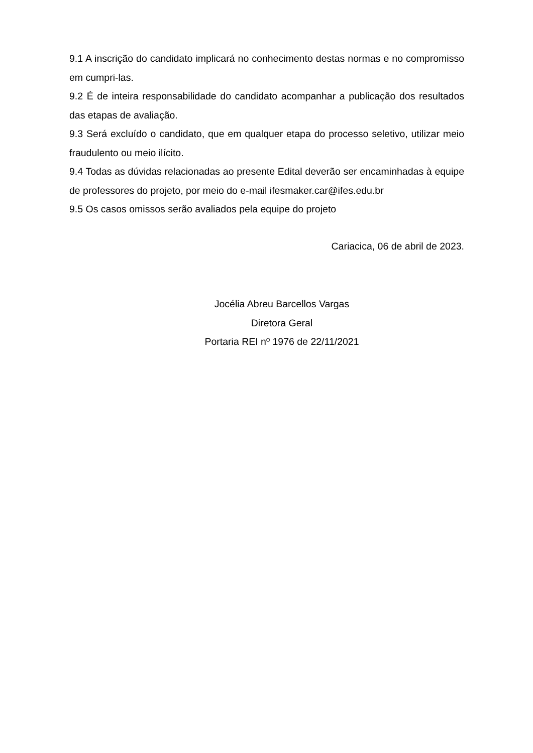9.1 A inscrição do candidato implicará no conhecimento destas normas e no compromisso em cumpri-las.
9.2 É de inteira responsabilidade do candidato acompanhar a publicação dos resultados das etapas de avaliação.
9.3 Será excluído o candidato, que em qualquer etapa do processo seletivo, utilizar meio fraudulento ou meio ilícito.
9.4 Todas as dúvidas relacionadas ao presente Edital deverão ser encaminhadas à equipe de professores do projeto, por meio do e-mail ifesmaker.car@ifes.edu.br
9.5 Os casos omissos serão avaliados pela equipe do projeto
Cariacica, 06 de abril de 2023.
Jocélia Abreu Barcellos Vargas
Diretora Geral
Portaria REI nº 1976 de 22/11/2021